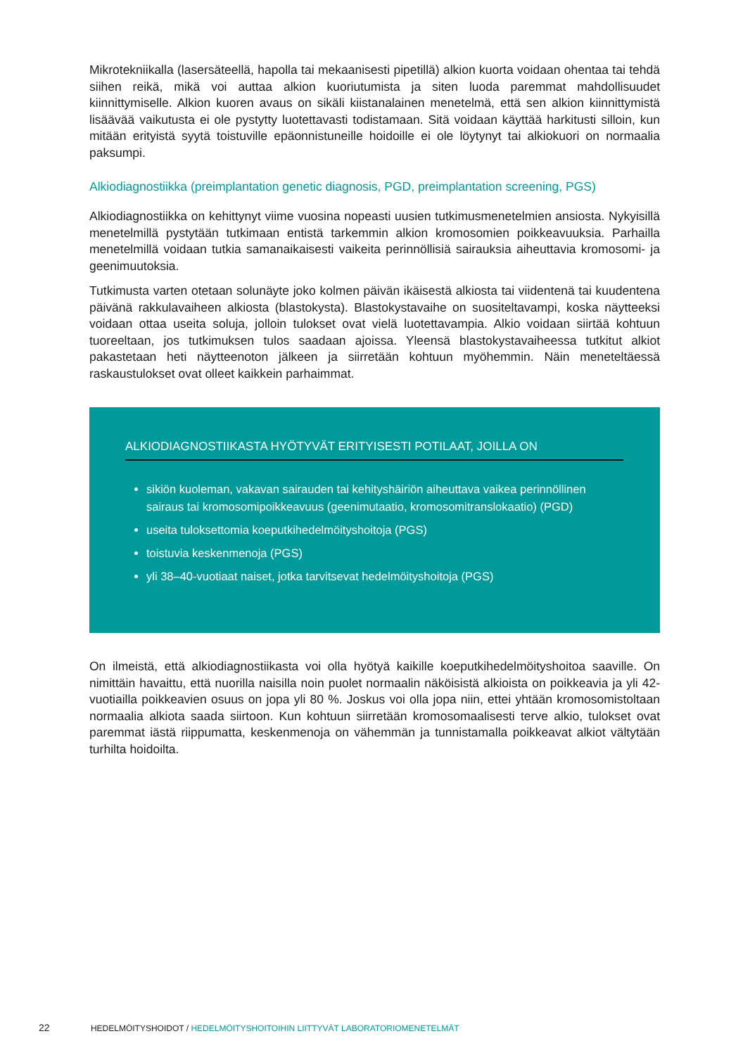Mikrotekniikalla (lasersäteellä, hapolla tai mekaanisesti pipetillä) alkion kuorta voidaan ohentaa tai tehdä siihen reikä, mikä voi auttaa alkion kuoriutumista ja siten luoda paremmat mahdollisuudet kiinnittymiselle. Alkion kuoren avaus on sikäli kiistanalainen menetelmä, että sen alkion kiinnittymistä lisäävää vaikutusta ei ole pystytty luotettavasti todistamaan. Sitä voidaan käyttää harkitusti silloin, kun mitään erityistä syytä toistuville epäonnistuneille hoidoille ei ole löytynyt tai alkiokuori on normaalia paksumpi.
Alkiodiagnostiikka (preimplantation genetic diagnosis, PGD, preimplantation screening, PGS)
Alkiodiagnostiikka on kehittynyt viime vuosina nopeasti uusien tutkimusmenetelmien ansiosta. Nykyisillä menetelmillä pystytään tutkimaan entistä tarkemmin alkion kromosomien poikkeavuuksia. Parhailla menetelmillä voidaan tutkia samanaikaisesti vaikeita perinnöllisiä sairauksia aiheuttavia kromosomi- ja geenimuutoksia.
Tutkimusta varten otetaan solunäyte joko kolmen päivän ikäisestä alkiosta tai viidentenä tai kuudentena päivänä rakkulavaiheen alkiosta (blastokysta). Blastokystavaihe on suositeltavampi, koska näytteeksi voidaan ottaa useita soluja, jolloin tulokset ovat vielä luotettavampia. Alkio voidaan siirtää kohtuun tuoreeltaan, jos tutkimuksen tulos saadaan ajoissa. Yleensä blastokystavaiheessa tutkitut alkiot pakastetaan heti näytteenoton jälkeen ja siirretään kohtuun myöhemmin. Näin meneteltäessä raskaustulokset ovat olleet kaikkein parhaimmat.
ALKIODIAGNOSTIIKASTA HYÖTYVÄT ERITYISESTI POTILAAT, JOILLA ON
sikiön kuoleman, vakavan sairauden tai kehityshäiriön aiheuttava vaikea perinnöllinen sairaus tai kromosomipoikkeavuus (geenimutaatio, kromosomitranslokaatio) (PGD)
useita tuloksettomia koeputkihedelmöityshoitoja (PGS)
toistuvia keskenmenoja (PGS)
yli 38–40-vuotiaat naiset, jotka tarvitsevat hedelmöityshoitoja (PGS)
On ilmeistä, että alkiodiagnostiikasta voi olla hyötyä kaikille koeputkihedelmöityshoitoa saaville. On nimittäin havaittu, että nuorilla naisilla noin puolet normaalin näköisistä alkioista on poikkeavia ja yli 42-vuotiailla poikkeavien osuus on jopa yli 80 %. Joskus voi olla jopa niin, ettei yhtään kromosomistoltaan normaalia alkiota saada siirtoon. Kun kohtuun siirretään kromosomaalisesti terve alkio, tulokset ovat paremmat iästä riippumatta, keskenmenoja on vähemmän ja tunnistamalla poikkeavat alkiot vältytään turhilta hoidoilta.
22 HEDELMÖITYSHOIDOT / HEDELMÖITYSHOITOIHIN LIITTYVÄT LABORATORIOMENETELMÄT